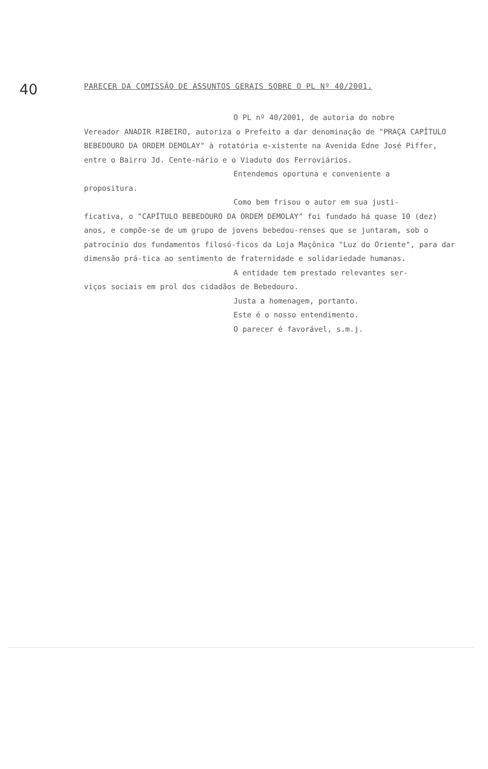40
PARECER DA COMISSÃO DE ASSUNTOS GERAIS SOBRE O PL Nº 40/2001.
O PL nº 40/2001, de autoria do nobre
Vereador ANADIR RIBEIRO, autoriza o Prefeito a dar denominação de "PRAÇA CAPÍTULO BEBEDOURO DA ORDEM DEMOLAY" à rotatória e-xistente na Avenida Edne José Piffer, entre o Bairro Jd. Cente-nário e o Viaduto dos Ferroviários.
Entendemos oportuna e conveniente a
propositura.
Como bem frisou o autor em sua justi-
ficativa, o "CAPÍTULO BEBEDOURO DA ORDEM DEMOLAY" foi fundado há quase 10 (dez) anos, e compõe-se de um grupo de jovens bebedou-renses que se juntaram, sob o patrocínio dos fundamentos filosó-ficos da Loja Maçônica "Luz do Oriente", para dar dimensão prá-tica ao sentimento de fraternidade e solidariedade humanas.
A entidade tem prestado relevantes ser-
viços sociais em prol dos cidadãos de Bebedouro.
Justa a homenagem, portanto.
Este é o nosso entendimento.
O parecer é favorável, s.m.j.